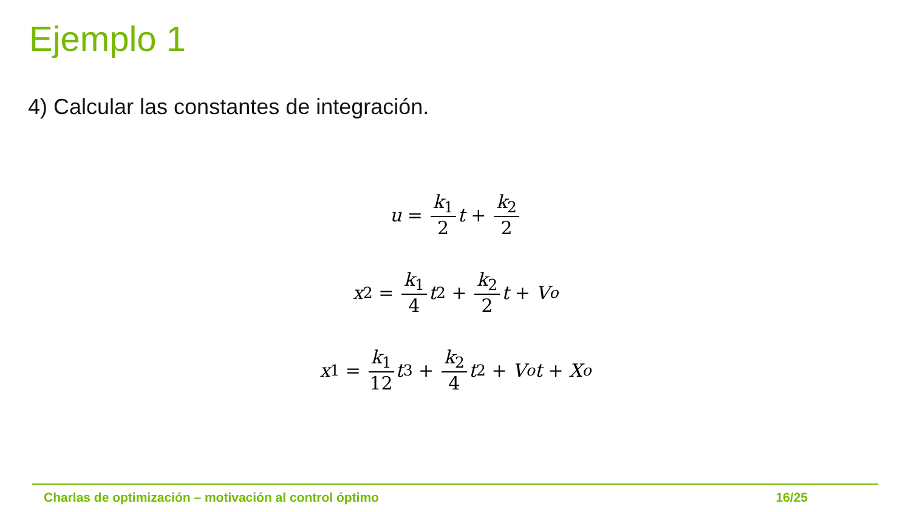Ejemplo 1
4) Calcular las constantes de integración.
u = k<sub>1</sub> 2 t + k<sub>2</sub> 2
x<sub>2</sub> = k<sub>1</sub> 4 t<sup>2</sup> + k<sub>2</sub> 2 t + V<sub>o</sub>
x<sub>1</sub> = k<sub>1</sub> 12 t<sup>3</sup> + k<sub>2</sub> 4 t<sup>2</sup> + V<sub>o</sub> t + X<sub>o</sub>
Charlas de optimización – motivación al control óptimo 16/25